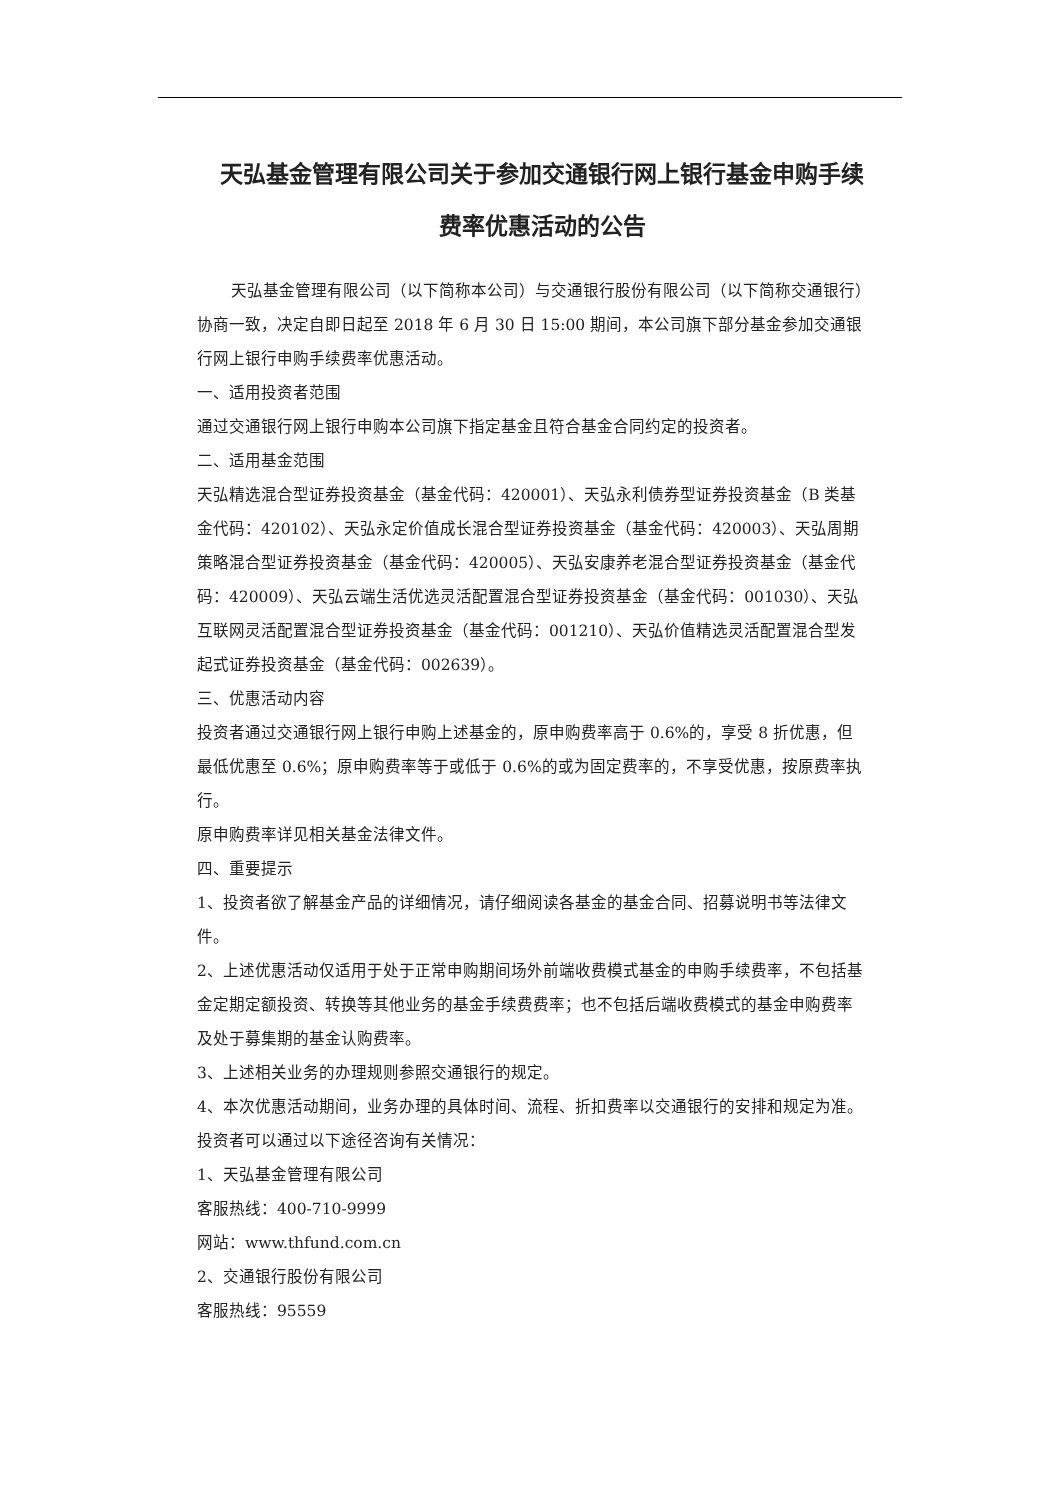天弘基金管理有限公司关于参加交通银行网上银行基金申购手续费率优惠活动的公告
天弘基金管理有限公司（以下简称本公司）与交通银行股份有限公司（以下简称交通银行）协商一致，决定自即日起至 2018 年 6 月 30 日 15:00 期间，本公司旗下部分基金参加交通银行网上银行申购手续费率优惠活动。
一、适用投资者范围
通过交通银行网上银行申购本公司旗下指定基金且符合基金合同约定的投资者。
二、适用基金范围
天弘精选混合型证券投资基金（基金代码：420001）、天弘永利债券型证券投资基金（B 类基金代码：420102）、天弘永定价值成长混合型证券投资基金（基金代码：420003）、天弘周期策略混合型证券投资基金（基金代码：420005）、天弘安康养老混合型证券投资基金（基金代码：420009）、天弘云端生活优选灵活配置混合型证券投资基金（基金代码：001030）、天弘互联网灵活配置混合型证券投资基金（基金代码：001210）、天弘价值精选灵活配置混合型发起式证券投资基金（基金代码：002639）。
三、优惠活动内容
投资者通过交通银行网上银行申购上述基金的，原申购费率高于 0.6%的，享受 8 折优惠，但最低优惠至 0.6%；原申购费率等于或低于 0.6%的或为固定费率的，不享受优惠，按原费率执行。
原申购费率详见相关基金法律文件。
四、重要提示
1、投资者欲了解基金产品的详细情况，请仔细阅读各基金的基金合同、招募说明书等法律文件。
2、上述优惠活动仅适用于处于正常申购期间场外前端收费模式基金的申购手续费率，不包括基金定期定额投资、转换等其他业务的基金手续费费率；也不包括后端收费模式的基金申购费率及处于募集期的基金认购费率。
3、上述相关业务的办理规则参照交通银行的规定。
4、本次优惠活动期间，业务办理的具体时间、流程、折扣费率以交通银行的安排和规定为准。
投资者可以通过以下途径咨询有关情况：
1、天弘基金管理有限公司
客服热线：400-710-9999
网站：www.thfund.com.cn
2、交通银行股份有限公司
客服热线：95559